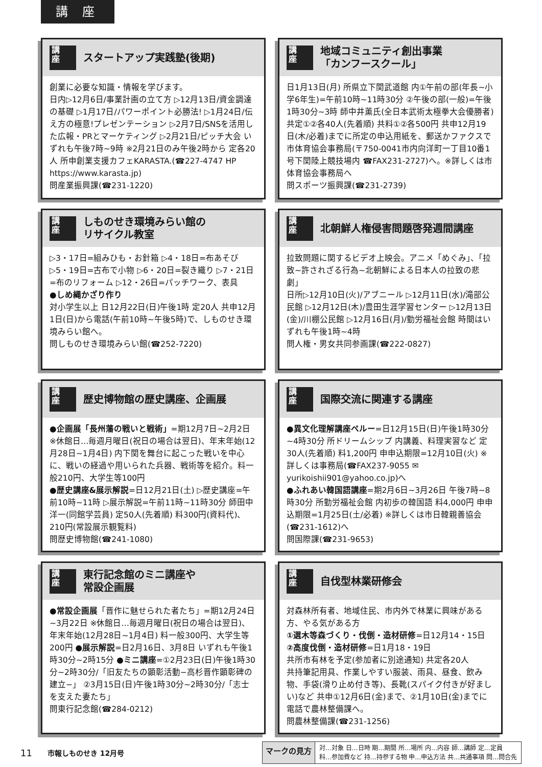講 座
講
座
スタートアップ実践塾(後期)
創業に必要な知識・情報を学びます。
日内▷12月6日/事業計画の立て方 ▷12月13日/資金調達の基礎 ▷1月17日/パワーポイント必勝法! ▷1月24日/伝え方の極意!プレゼンテーション ▷2月7日/SNSを活用した広報・PRとマーケティング ▷2月21日/ピッチ大会 いずれも午後7時~9時 ※2月21日のみ午後2時から 定各20人 所申創業支援カフェKARASTA.(☎227-4747 HP https://www.karasta.jp)
問産業振興課(☎231-1220)
講
座
地域コミュニティ創出事業
「カンフースクール」
日1月13日(月) 所県立下関武道館 内①午前の部(年長~小学6年生)=午前10時~11時30分 ②午後の部(一般)=午後1時30分~3時 師中井薫氏(全日本武術太極拳大会優勝者)
共定①②各40人(先着順) 共料①②各500円 共申12月19日(木/必着)までに所定の申込用紙を、郵送かファクスで市体育協会事務局(〒750-0041市内向洋町一丁目10番1号下関陸上競技場内 ☎FAX231-2727)へ。※詳しくは市体育協会事務局へ
問スポーツ振興課(☎231-2739)
講
座
しものせき環境みらい館の
リサイクル教室
▷3・17日=組みひも・お針箱 ▷4・18日=布あそび ▷5・19日=古布で小物 ▷6・20日=裂き織り ▷7・21日=布のリフォーム ▷12・26日=パッチワーク、表具
●しめ縄かざり作り
対小学生以上 日12月22日(日)午後1時 定20人 共申12月1日(日)から電話(午前10時~午後5時)で、しものせき環境みらい館へ。
問しものせき環境みらい館(☎252-7220)
講
座
北朝鮮人権侵害問題啓発週間講座
拉致問題に関するビデオ上映会。アニメ「めぐみ」、「拉致~許されざる行為~北朝鮮による日本人の拉致の悲劇」
日所▷12月10日(火)/アブニール ▷12月11日(水)/滝部公民館 ▷12月12日(木)/豊田生涯学習センター ▷12月13日(金)/川棚公民館 ▷12月16日(月)/勤労福祉会館 時間はいずれも午後1時~4時
問人権・男女共同参画課(☎222-0827)
講
座
歴史博物館の歴史講座、企画展
●企画展「長州藩の戦いと戦術」=期12月7日~2月2日 ※休館日…毎週月曜日(祝日の場合は翌日)、年末年始(12月28日~1月4日) 内下関を舞台に起こった戦いを中心に、戦いの経過や用いられた兵器、戦術等を紹介。料一般210円、大学生等100円
●歴史講座&展示解説=日12月21日(土) ▷歴史講座=午前10時~11時 ▷展示解説=午前11時~11時30分 師田中洋一(同館学芸員) 定50人(先着順) 料300円(資料代)、210円(常設展示観覧料)
問歴史博物館(☎241-1080)
講
座
国際交流に関連する講座
●異文化理解講座ペルー=日12月15日(日)午後1時30分~4時30分 所ドリームシップ 内講義、料理実習など 定30人(先着順) 料1,200円 申申込期限=12月10日(火) ※詳しくは事務局(☎FAX237-9055 ✉ yurikoishii901@yahoo.co.jp)へ
●ふれあい韓国語講座=期2月6日~3月26日 午後7時~8時30分 所勤労福祉会館 内初歩の韓国語 料4,000円 申申込期限=1月25日(土/必着) ※詳しくは市日韓親善協会(☎231-1612)へ
問国際課(☎231-9653)
講
座
東行記念館のミニ講座や
常設企画展
●常設企画展「晋作に魅せられた者たち」=期12月24日~3月22日 ※休館日…毎週月曜日(祝日の場合は翌日)、年末年始(12月28日~1月4日) 料一般300円、大学生等200円 ●展示解説=日2月16日、3月8日 いずれも午後1時30分~2時15分 ●ミニ講座=①2月23日(日)午後1時30分~2時30分/「旧友たちの顕彰活動−高杉晋作顕彰碑の建立−」 ②3月15日(日)午後1時30分~2時30分/「志士を支えた妻たち」
問東行記念館(☎284-0212)
講
座
自伐型林業研修会
対森林所有者、地域住民、市内外で林業に興味がある方、やる気がある方
①選木等森づくり・伐倒・造材研修=日12月14・15日 ②高度伐倒・造材研修=日1月18・19日
共所市有林を予定(参加者に別途通知) 共定各20人
共持筆記用具、作業しやすい服装、雨具、昼食、飲み物、手袋(滑り止め付き等)、長靴(スパイク付きが好ましい)など 共申①12月6日(金)まで、②1月10日(金)までに電話で農林整備課へ。
問農林整備課(☎231-1256)
11 市報しものせき 12月号
マークの見方
対…対象 日…日時 期…期間 所…場所 内…内容 師…講師 定…定員
料…参加費など 持…持参する物 申…申込方法 共…共通事項 問…問合先